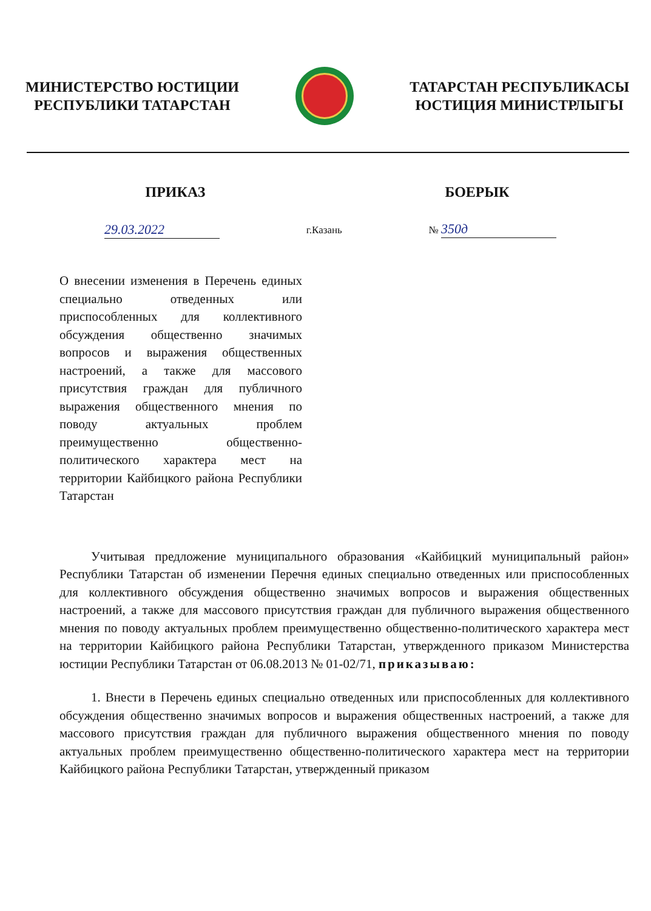МИНИСТЕРСТВО ЮСТИЦИИ
РЕСПУБЛИКИ ТАТАРСТАН
ТАТАРСТАН РЕСПУБЛИКАСЫ
ЮСТИЦИЯ МИНИСТРЛЫГЫ
ПРИКАЗ БОЕРЫК
29.03.2022 г.Казань № 350д
О внесении изменения в Перечень единых специально отведенных или приспособленных для коллективного обсуждения общественно значимых вопросов и выражения общественных настроений, а также для массового присутствия граждан для публичного выражения общественного мнения по поводу актуальных проблем преимущественно общественно-политического характера мест на территории Кайбицкого района Республики Татарстан
Учитывая предложение муниципального образования «Кайбицкий муниципальный район» Республики Татарстан об изменении Перечня единых специально отведенных или приспособленных для коллективного обсуждения общественно значимых вопросов и выражения общественных настроений, а также для массового присутствия граждан для публичного выражения общественного мнения по поводу актуальных проблем преимущественно общественно-политического характера мест на территории Кайбицкого района Республики Татарстан, утвержденного приказом Министерства юстиции Республики Татарстан от 06.08.2013 № 01-02/71, приказываю:
1. Внести в Перечень единых специально отведенных или приспособленных для коллективного обсуждения общественно значимых вопросов и выражения общественных настроений, а также для массового присутствия граждан для публичного выражения общественного мнения по поводу актуальных проблем преимущественно общественно-политического характера мест на территории Кайбицкого района Республики Татарстан, утвержденный приказом